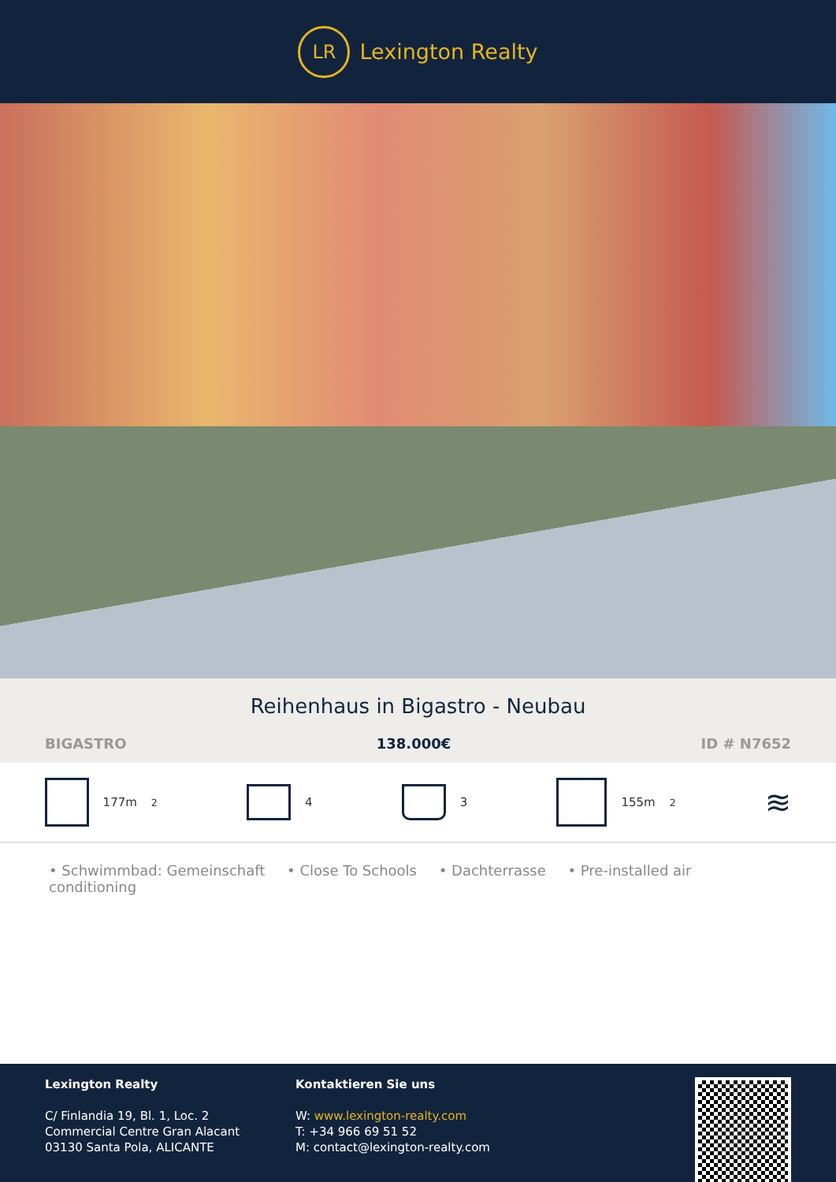LR
Lexington Realty
Reihenhaus in Bigastro - Neubau
BIGASTRO 138.000€ ID # N7652
177m<sup>2</sup> 4 3 155m<sup>2</sup>
≋
• Schwimmbad: Gemeinschaft • Close To Schools • Dachterrasse • Pre-installed air conditioning
Lexington Realty
C/ Finlandia 19, Bl. 1, Loc. 2
Commercial Centre Gran Alacant
03130 Santa Pola, ALICANTE
Kontaktieren Sie uns
W: www.lexington-realty.com
T: +34 966 69 51 52
M: contact@lexington-realty.com